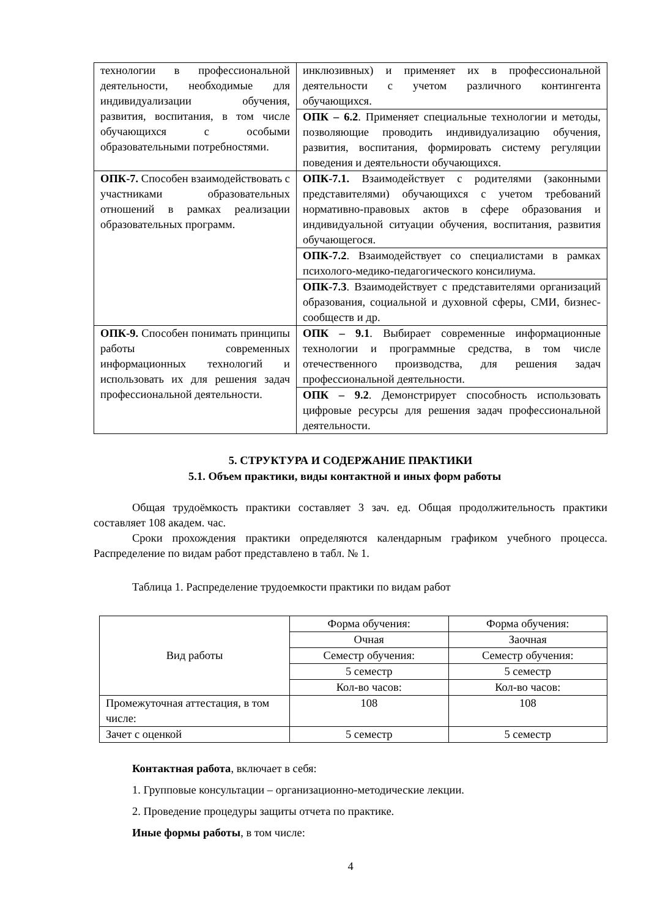| технологии в профессиональной деятельности, необходимые для индивидуализации обучения, развития, воспитания, в том числе обучающихся с особыми образовательными потребностями. | инклюзивных) и применяет их в профессиональной деятельности с учетом различного контингента обучающихся. |
| | ОПК – 6.2 . Применяет специальные технологии и методы, позволяющие проводить индивидуализацию обучения, развития, воспитания, формировать систему регуляции поведения и деятельности обучающихся. |
| ОПК-7. Способен взаимодействовать с участниками образовательных отношений в рамках реализации образовательных программ. | ОПК-7.1. Взаимодействует с родителями (законными представителями) обучающихся с учетом требований нормативно-правовых актов в сфере образования и индивидуальной ситуации обучения, воспитания, развития обучающегося. |
| | ОПК-7.2 . Взаимодействует со специалистами в рамках психолого-медико-педагогического консилиума. |
| | ОПК-7.3 . Взаимодействует с представителями организаций образования, социальной и духовной сферы, СМИ, бизнес-сообществ и др. |
| ОПК-9. Способен понимать принципы работы современных информационных технологий и использовать их для решения задач профессиональной деятельности. | ОПК – 9.1 . Выбирает современные информационные технологии и программные средства, в том числе отечественного производства, для решения задач профессиональной деятельности. |
| | ОПК – 9.2 . Демонстрирует способность использовать цифровые ресурсы для решения задач профессиональной деятельности. |
5. СТРУКТУРА И СОДЕРЖАНИЕ ПРАКТИКИ
5.1. Объем практики, виды контактной и иных форм работы
Общая трудоёмкость практики составляет 3 зач. ед. Общая продолжительность практики составляет 108 академ. час.
Сроки прохождения практики определяются календарным графиком учебного процесса. Распределение по видам работ представлено в табл. № 1.
Таблица 1. Распределение трудоемкости практики по видам работ
| Вид работы | Форма обучения: | Форма обучения: |
| | Очная | Заочная |
| | Семестр обучения: | Семестр обучения: |
| | 5 семестр | 5 семестр |
| | Кол-во часов: | Кол-во часов: |
| Промежуточная аттестация, в том числе: | 108 | 108 |
| Зачет с оценкой | 5 семестр | 5 семестр |
Контактная работа, включает в себя:
1. Групповые консультации – организационно-методические лекции.
2. Проведение процедуры защиты отчета по практике.
Иные формы работы, в том числе:
4